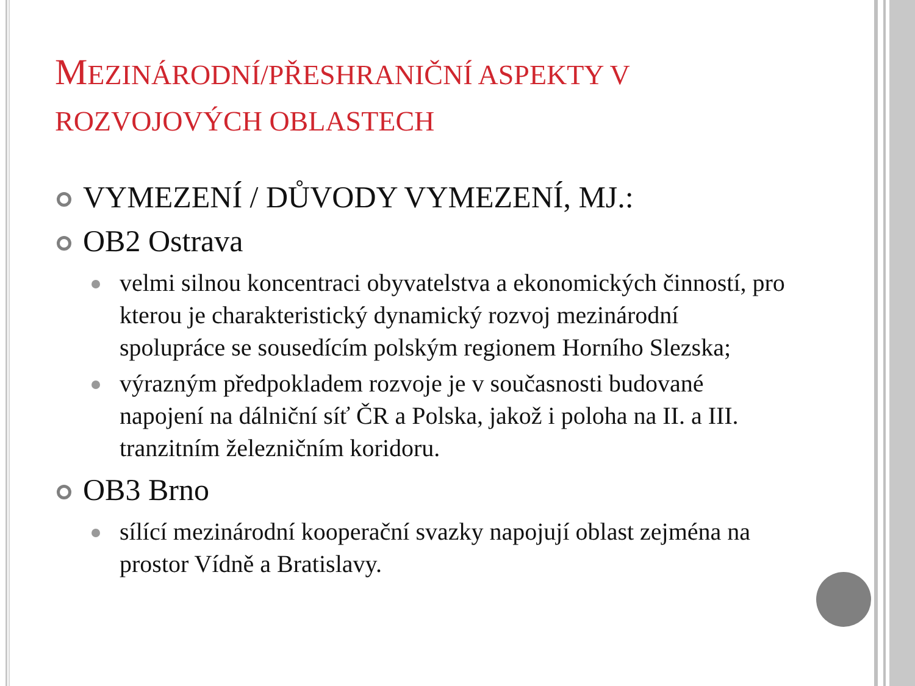MEZINÁRODNÍ/PŘESHRANIČNÍ ASPEKTY V ROZVOJOVÝCH OBLASTECH
VYMEZENÍ / DŮVODY VYMEZENÍ, MJ.:
OB2 Ostrava
velmi silnou koncentraci obyvatelstva a ekonomických činností, pro kterou je charakteristický dynamický rozvoj mezinárodní spolupráce se sousedícím polským regionem Horního Slezska;
výrazným předpokladem rozvoje je v současnosti budované napojení na dálniční síť ČR a Polska, jakož i poloha na II. a III. tranzitním železničním koridoru.
OB3 Brno
sílící mezinárodní kooperační svazky napojují oblast zejména na prostor Vídně a Bratislavy.